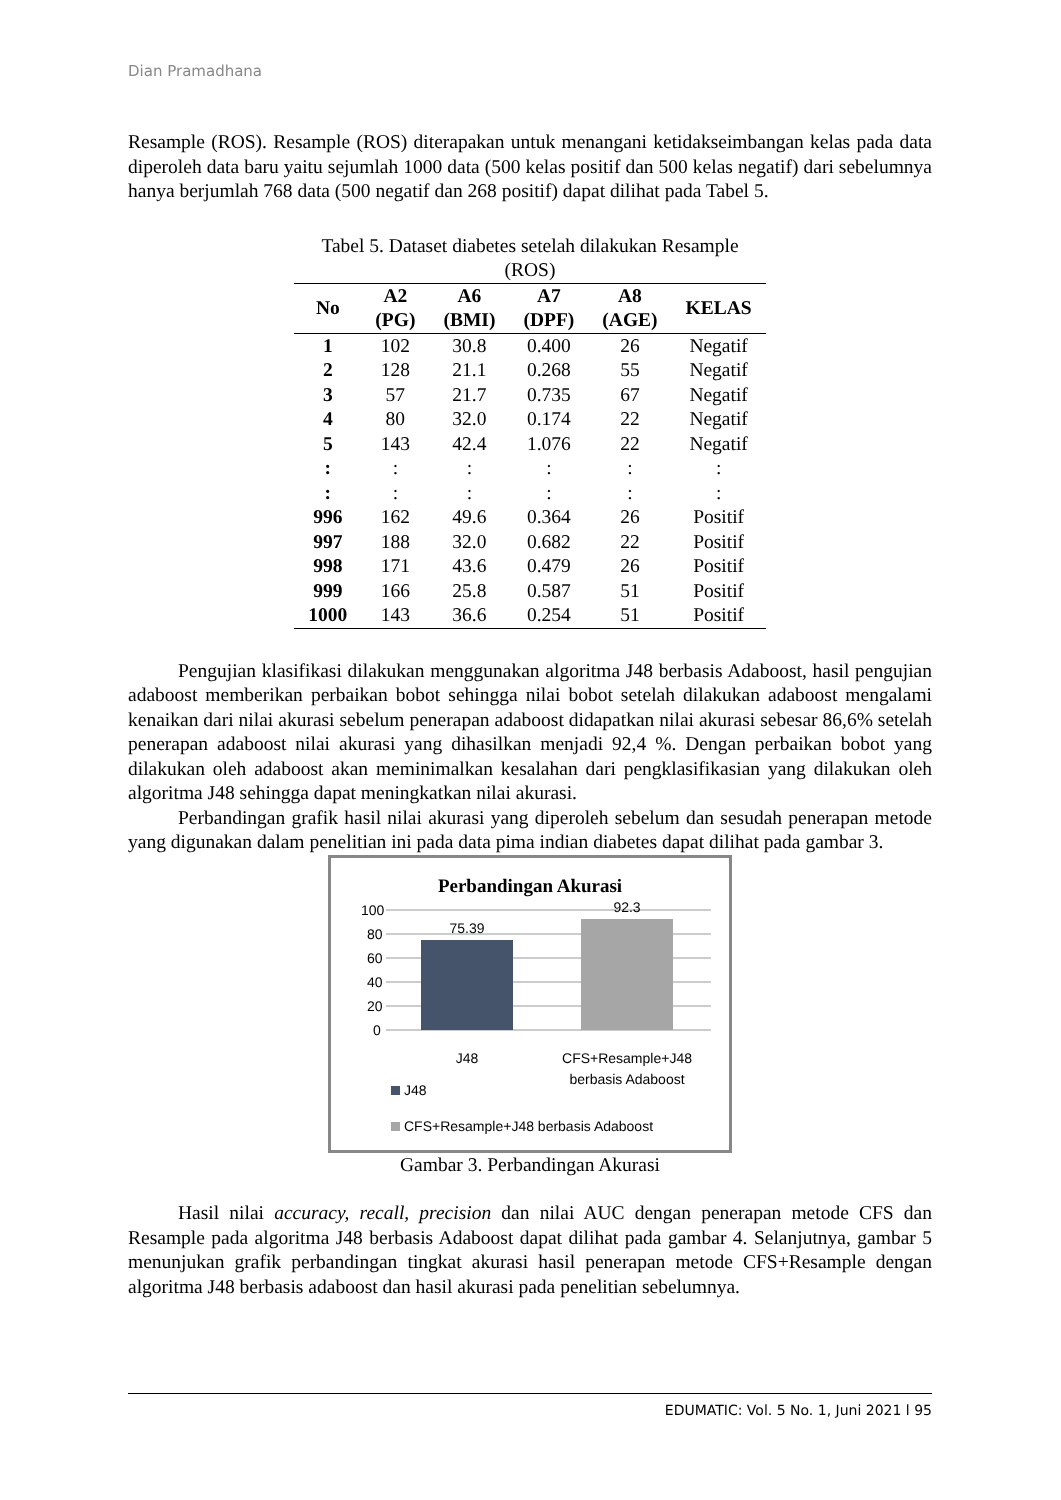Dian Pramadhana
Resample (ROS). Resample (ROS) diterapakan untuk menangani ketidakseimbangan kelas pada data diperoleh data baru yaitu sejumlah 1000 data (500 kelas positif dan 500 kelas negatif) dari sebelumnya hanya berjumlah 768 data (500 negatif dan 268 positif) dapat dilihat pada Tabel 5.
Tabel 5. Dataset diabetes setelah dilakukan Resample (ROS)
| No | A2 (PG) | A6 (BMI) | A7 (DPF) | A8 (AGE) | KELAS |
| --- | --- | --- | --- | --- | --- |
| 1 | 102 | 30.8 | 0.400 | 26 | Negatif |
| 2 | 128 | 21.1 | 0.268 | 55 | Negatif |
| 3 | 57 | 21.7 | 0.735 | 67 | Negatif |
| 4 | 80 | 32.0 | 0.174 | 22 | Negatif |
| 5 | 143 | 42.4 | 1.076 | 22 | Negatif |
| : | : | : | : | : | : |
| : | : | : | : | : | : |
| 996 | 162 | 49.6 | 0.364 | 26 | Positif |
| 997 | 188 | 32.0 | 0.682 | 22 | Positif |
| 998 | 171 | 43.6 | 0.479 | 26 | Positif |
| 999 | 166 | 25.8 | 0.587 | 51 | Positif |
| 1000 | 143 | 36.6 | 0.254 | 51 | Positif |
Pengujian klasifikasi dilakukan menggunakan algoritma J48 berbasis Adaboost, hasil pengujian adaboost memberikan perbaikan bobot sehingga nilai bobot setelah dilakukan adaboost mengalami kenaikan dari nilai akurasi sebelum penerapan adaboost didapatkan nilai akurasi sebesar 86,6% setelah penerapan adaboost nilai akurasi yang dihasilkan menjadi 92,4 %. Dengan perbaikan bobot yang dilakukan oleh adaboost akan meminimalkan kesalahan dari pengklasifikasian yang dilakukan oleh algoritma J48 sehingga dapat meningkatkan nilai akurasi.
Perbandingan grafik hasil nilai akurasi yang diperoleh sebelum dan sesudah penerapan metode yang digunakan dalam penelitian ini pada data pima indian diabetes dapat dilihat pada gambar 3.
Perbandingan Akurasi
100
80
60
40
20
0
75.39
92.3
J48
CFS+Resample+J48
berbasis Adaboost
J48
CFS+Resample+J48 berbasis Adaboost
Gambar 3. Perbandingan Akurasi
Hasil nilai accuracy, recall, precision dan nilai AUC dengan penerapan metode CFS dan Resample pada algoritma J48 berbasis Adaboost dapat dilihat pada gambar 4. Selanjutnya, gambar 5 menunjukan grafik perbandingan tingkat akurasi hasil penerapan metode CFS+Resample dengan algoritma J48 berbasis adaboost dan hasil akurasi pada penelitian sebelumnya.
EDUMATIC: Vol. 5 No. 1, Juni 2021 l 95